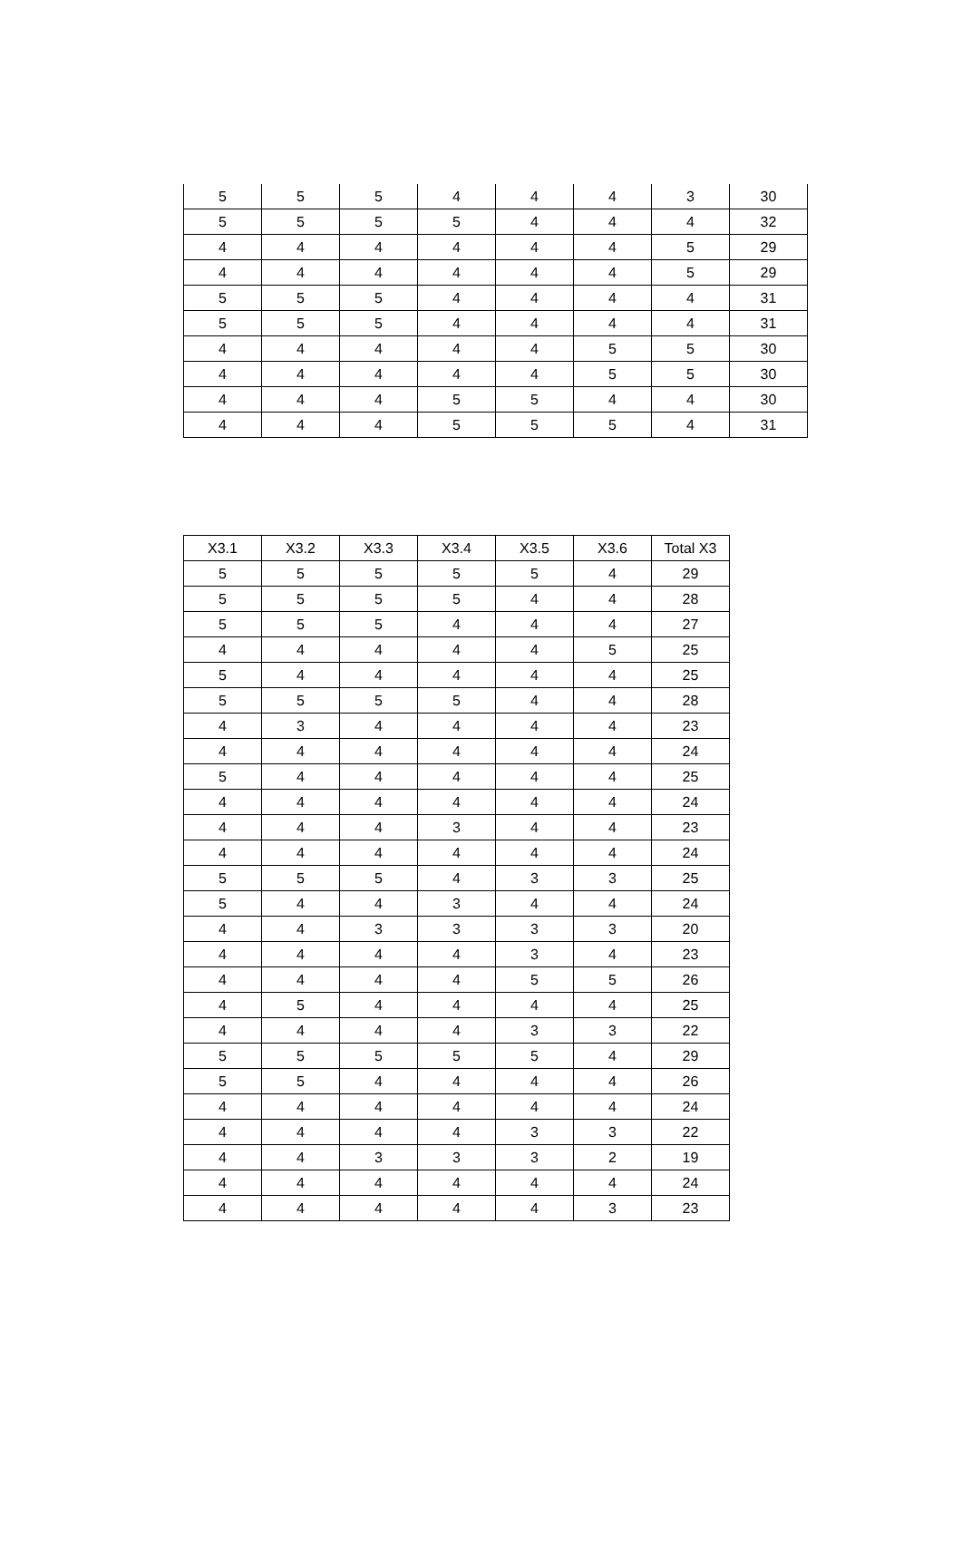| 5 | 5 | 5 | 4 | 4 | 4 | 3 | 30 |
| 5 | 5 | 5 | 5 | 4 | 4 | 4 | 32 |
| 4 | 4 | 4 | 4 | 4 | 4 | 5 | 29 |
| 4 | 4 | 4 | 4 | 4 | 4 | 5 | 29 |
| 5 | 5 | 5 | 4 | 4 | 4 | 4 | 31 |
| 5 | 5 | 5 | 4 | 4 | 4 | 4 | 31 |
| 4 | 4 | 4 | 4 | 4 | 5 | 5 | 30 |
| 4 | 4 | 4 | 4 | 4 | 5 | 5 | 30 |
| 4 | 4 | 4 | 5 | 5 | 4 | 4 | 30 |
| 4 | 4 | 4 | 5 | 5 | 5 | 4 | 31 |
| X3.1 | X3.2 | X3.3 | X3.4 | X3.5 | X3.6 | Total X3 |
| --- | --- | --- | --- | --- | --- | --- |
| 5 | 5 | 5 | 5 | 5 | 4 | 29 |
| 5 | 5 | 5 | 5 | 4 | 4 | 28 |
| 5 | 5 | 5 | 4 | 4 | 4 | 27 |
| 4 | 4 | 4 | 4 | 4 | 5 | 25 |
| 5 | 4 | 4 | 4 | 4 | 4 | 25 |
| 5 | 5 | 5 | 5 | 4 | 4 | 28 |
| 4 | 3 | 4 | 4 | 4 | 4 | 23 |
| 4 | 4 | 4 | 4 | 4 | 4 | 24 |
| 5 | 4 | 4 | 4 | 4 | 4 | 25 |
| 4 | 4 | 4 | 4 | 4 | 4 | 24 |
| 4 | 4 | 4 | 3 | 4 | 4 | 23 |
| 4 | 4 | 4 | 4 | 4 | 4 | 24 |
| 5 | 5 | 5 | 4 | 3 | 3 | 25 |
| 5 | 4 | 4 | 3 | 4 | 4 | 24 |
| 4 | 4 | 3 | 3 | 3 | 3 | 20 |
| 4 | 4 | 4 | 4 | 3 | 4 | 23 |
| 4 | 4 | 4 | 4 | 5 | 5 | 26 |
| 4 | 5 | 4 | 4 | 4 | 4 | 25 |
| 4 | 4 | 4 | 4 | 3 | 3 | 22 |
| 5 | 5 | 5 | 5 | 5 | 4 | 29 |
| 5 | 5 | 4 | 4 | 4 | 4 | 26 |
| 4 | 4 | 4 | 4 | 4 | 4 | 24 |
| 4 | 4 | 4 | 4 | 3 | 3 | 22 |
| 4 | 4 | 3 | 3 | 3 | 2 | 19 |
| 4 | 4 | 4 | 4 | 4 | 4 | 24 |
| 4 | 4 | 4 | 4 | 4 | 3 | 23 |